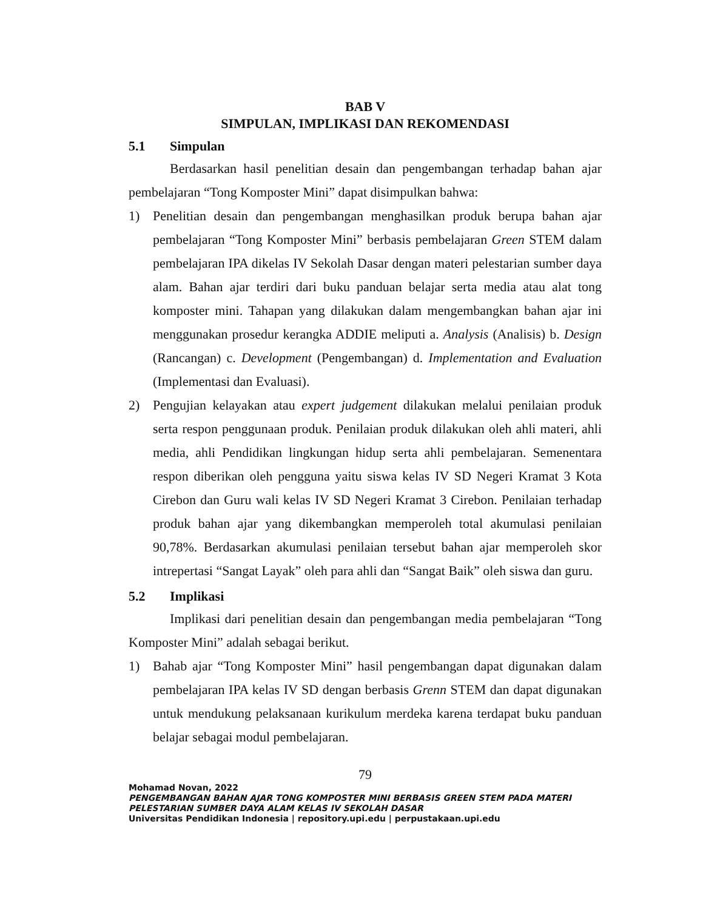BAB V
SIMPULAN, IMPLIKASI DAN REKOMENDASI
5.1 Simpulan
Berdasarkan hasil penelitian desain dan pengembangan terhadap bahan ajar pembelajaran “Tong Komposter Mini” dapat disimpulkan bahwa:
1) Penelitian desain dan pengembangan menghasilkan produk berupa bahan ajar pembelajaran “Tong Komposter Mini” berbasis pembelajaran Green STEM dalam pembelajaran IPA dikelas IV Sekolah Dasar dengan materi pelestarian sumber daya alam. Bahan ajar terdiri dari buku panduan belajar serta media atau alat tong komposter mini. Tahapan yang dilakukan dalam mengembangkan bahan ajar ini menggunakan prosedur kerangka ADDIE meliputi a. Analysis (Analisis) b. Design (Rancangan) c. Development (Pengembangan) d. Implementation and Evaluation (Implementasi dan Evaluasi).
2) Pengujian kelayakan atau expert judgement dilakukan melalui penilaian produk serta respon penggunaan produk. Penilaian produk dilakukan oleh ahli materi, ahli media, ahli Pendidikan lingkungan hidup serta ahli pembelajaran. Semenentara respon diberikan oleh pengguna yaitu siswa kelas IV SD Negeri Kramat 3 Kota Cirebon dan Guru wali kelas IV SD Negeri Kramat 3 Cirebon. Penilaian terhadap produk bahan ajar yang dikembangkan memperoleh total akumulasi penilaian 90,78%. Berdasarkan akumulasi penilaian tersebut bahan ajar memperoleh skor intrepertasi “Sangat Layak” oleh para ahli dan “Sangat Baik” oleh siswa dan guru.
5.2 Implikasi
Implikasi dari penelitian desain dan pengembangan media pembelajaran “Tong Komposter Mini” adalah sebagai berikut.
1) Bahab ajar “Tong Komposter Mini” hasil pengembangan dapat digunakan dalam pembelajaran IPA kelas IV SD dengan berbasis Grenn STEM dan dapat digunakan untuk mendukung pelaksanaan kurikulum merdeka karena terdapat buku panduan belajar sebagai modul pembelajaran.
79
Mohamad Novan, 2022
PENGEMBANGAN BAHAN AJAR TONG KOMPOSTER MINI BERBASIS GREEN STEM PADA MATERI PELESTARIAN SUMBER DAYA ALAM KELAS IV SEKOLAH DASAR
Universitas Pendidikan Indonesia | repository.upi.edu | perpustakaan.upi.edu